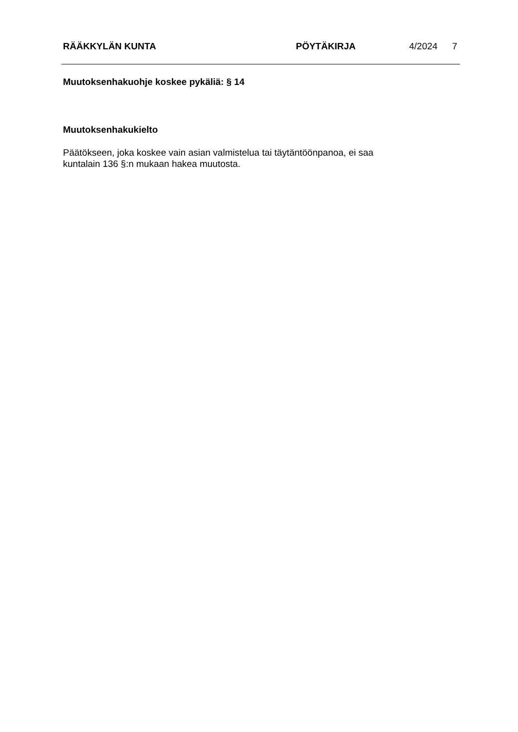RÄÄKKYLÄN KUNTA PÖYTÄKIRJA 4/2024 7
Muutoksenhakuohje koskee pykäliä: § 14
Muutoksenhakukielto
Päätökseen, joka koskee vain asian valmistelua tai täytäntöönpanoa, ei saa
kuntalain 136 §:n mukaan hakea muutosta.